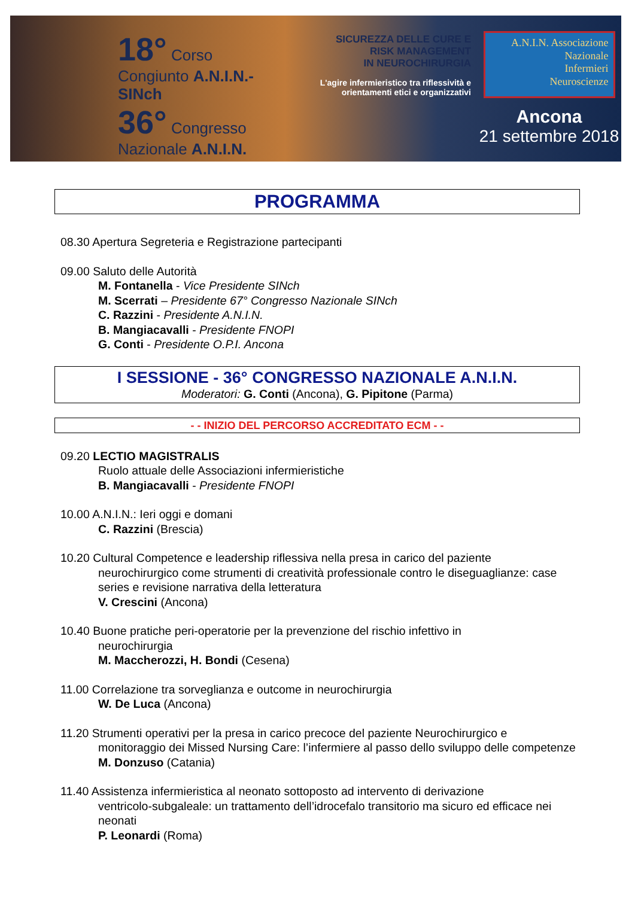18° Corso Congiunto A.N.I.N.-SINch
36° Congresso Nazionale A.N.I.N.
SICUREZZA DELLE CURE E
RISK MANAGEMENT
IN NEUROCHIRURGIA
L'agire infermieristico tra riflessività e orientamenti etici e organizzativi
A.N.I.N. Associazione
Nazionale
Infermieri
Neuroscienze
Ancona
21 settembre 2018
PROGRAMMA
08.30 Apertura Segreteria e Registrazione partecipanti
09.00 Saluto delle Autorità
M. Fontanella - Vice Presidente SINch
M. Scerrati – Presidente 67° Congresso Nazionale SINch
C. Razzini - Presidente A.N.I.N.
B. Mangiacavalli - Presidente FNOPI
G. Conti - Presidente O.P.I. Ancona
I SESSIONE - 36° CONGRESSO NAZIONALE A.N.I.N.
Moderatori: G. Conti (Ancona), G. Pipitone (Parma)
- - INIZIO DEL PERCORSO ACCREDITATO ECM - -
09.20 LECTIO MAGISTRALIS
Ruolo attuale delle Associazioni infermieristiche
B. Mangiacavalli - Presidente FNOPI
10.00 A.N.I.N.: Ieri oggi e domani
C. Razzini (Brescia)
10.20 Cultural Competence e leadership riflessiva nella presa in carico del paziente
neurochirurgico come strumenti di creatività professionale contro le diseguaglianze: case series e revisione narrativa della letteratura
V. Crescini (Ancona)
10.40 Buone pratiche peri-operatorie per la prevenzione del rischio infettivo in
neurochirurgia
M. Maccherozzi, H. Bondi (Cesena)
11.00 Correlazione tra sorveglianza e outcome in neurochirurgia
W. De Luca (Ancona)
11.20 Strumenti operativi per la presa in carico precoce del paziente Neurochirurgico e
monitoraggio dei Missed Nursing Care: l’infermiere al passo dello sviluppo delle competenze
M. Donzuso (Catania)
11.40 Assistenza infermieristica al neonato sottoposto ad intervento di derivazione
ventricolo-subgaleale: un trattamento dell’idrocefalo transitorio ma sicuro ed efficace nei neonati
P. Leonardi (Roma)